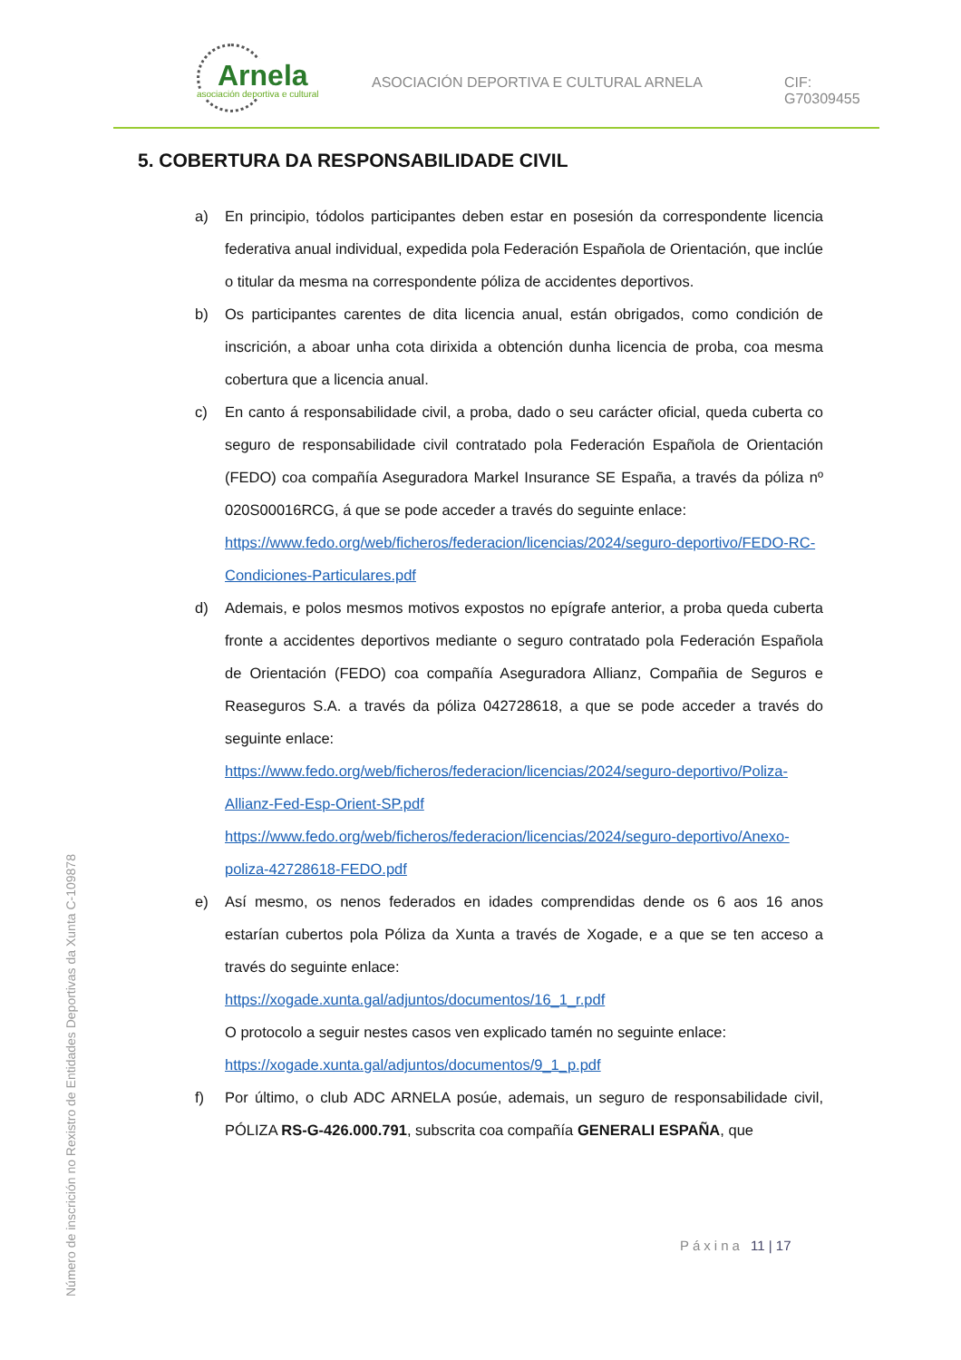Arnela
asociación deportiva e cultural
ASOCIACIÓN DEPORTIVA E CULTURAL ARNELA
CIF: G70309455
5. COBERTURA DA RESPONSABILIDADE CIVIL
a) En principio, tódolos participantes deben estar en posesión da correspondente licencia federativa anual individual, expedida pola Federación Española de Orientación, que inclúe o titular da mesma na correspondente póliza de accidentes deportivos.
b) Os participantes carentes de dita licencia anual, están obrigados, como condición de inscrición, a aboar unha cota dirixida a obtención dunha licencia de proba, coa mesma cobertura que a licencia anual.
c) En canto á responsabilidade civil, a proba, dado o seu carácter oficial, queda cuberta co seguro de responsabilidade civil contratado pola Federación Española de Orientación (FEDO) coa compañía Aseguradora Markel Insurance SE España, a través da póliza nº 020S00016RCG, á que se pode acceder a través do seguinte enlace:
https://www.fedo.org/web/ficheros/federacion/licencias/2024/seguro-deportivo/FEDO-RC-Condiciones-Particulares.pdf
d) Ademais, e polos mesmos motivos expostos no epígrafe anterior, a proba queda cuberta fronte a accidentes deportivos mediante o seguro contratado pola Federación Española de Orientación (FEDO) coa compañía Aseguradora Allianz, Compañia de Seguros e Reaseguros S.A. a través da póliza 042728618, a que se pode acceder a través do seguinte enlace:
https://www.fedo.org/web/ficheros/federacion/licencias/2024/seguro-deportivo/Poliza-Allianz-Fed-Esp-Orient-SP.pdf
https://www.fedo.org/web/ficheros/federacion/licencias/2024/seguro-deportivo/Anexo-poliza-42728618-FEDO.pdf
e) Así mesmo, os nenos federados en idades comprendidas dende os 6 aos 16 anos estarían cubertos pola Póliza da Xunta a través de Xogade, e a que se ten acceso a través do seguinte enlace:
https://xogade.xunta.gal/adjuntos/documentos/16_1_r.pdf
O protocolo a seguir nestes casos ven explicado tamén no seguinte enlace:
https://xogade.xunta.gal/adjuntos/documentos/9_1_p.pdf
f) Por último, o club ADC ARNELA posúe, ademais, un seguro de responsabilidade civil, PÓLIZA RS-G-426.000.791, subscrita coa compañía GENERALI ESPAÑA, que
Páxina 11 | 17
Número de inscrición no Rexistro de Entidades Deportivas da Xunta C-109878